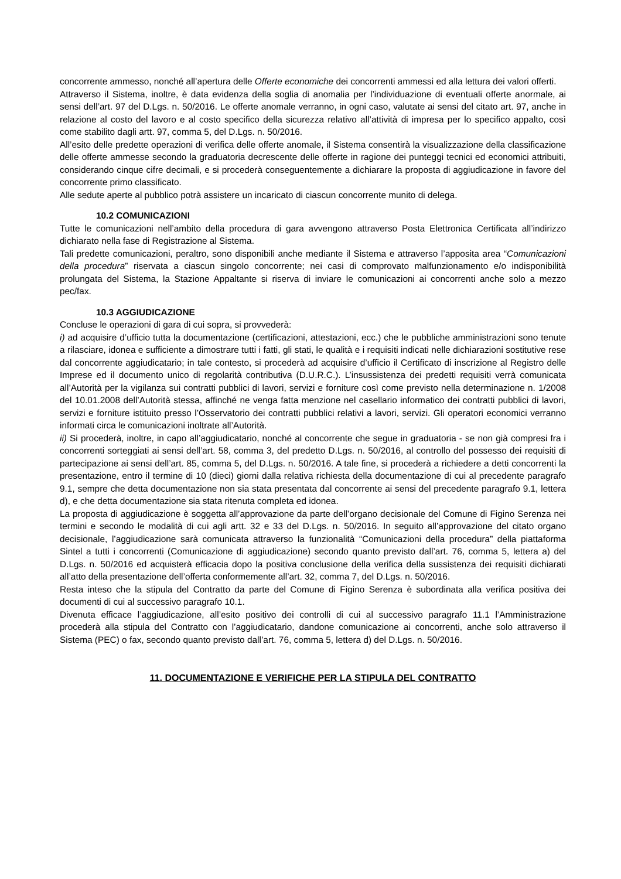concorrente ammesso, nonché all’apertura delle Offerte economiche dei concorrenti ammessi ed alla lettura dei valori offerti.
Attraverso il Sistema, inoltre, è data evidenza della soglia di anomalia per l’individuazione di eventuali offerte anormale, ai sensi dell’art. 97 del D.Lgs. n. 50/2016. Le offerte anomale verranno, in ogni caso, valutate ai sensi del citato art. 97, anche in relazione al costo del lavoro e al costo specifico della sicurezza relativo all’attività di impresa per lo specifico appalto, così come stabilito dagli artt. 97, comma 5, del D.Lgs. n. 50/2016.
All’esito delle predette operazioni di verifica delle offerte anomale, il Sistema consentirà la visualizzazione della classificazione delle offerte ammesse secondo la graduatoria decrescente delle offerte in ragione dei punteggi tecnici ed economici attribuiti, considerando cinque cifre decimali, e si procederà conseguentemente a dichiarare la proposta di aggiudicazione in favore del concorrente primo classificato.
Alle sedute aperte al pubblico potrà assistere un incaricato di ciascun concorrente munito di delega.
10.2 COMUNICAZIONI
Tutte le comunicazioni nell’ambito della procedura di gara avvengono attraverso Posta Elettronica Certificata all’indirizzo dichiarato nella fase di Registrazione al Sistema.
Tali predette comunicazioni, peraltro, sono disponibili anche mediante il Sistema e attraverso l’apposita area “Comunicazioni della procedura” riservata a ciascun singolo concorrente; nei casi di comprovato malfunzionamento e/o indisponibilità prolungata del Sistema, la Stazione Appaltante si riserva di inviare le comunicazioni ai concorrenti anche solo a mezzo pec/fax.
10.3 AGGIUDICAZIONE
Concluse le operazioni di gara di cui sopra, si provvederà:
i) ad acquisire d’ufficio tutta la documentazione (certificazioni, attestazioni, ecc.) che le pubbliche amministrazioni sono tenute a rilasciare, idonea e sufficiente a dimostrare tutti i fatti, gli stati, le qualità e i requisiti indicati nelle dichiarazioni sostitutive rese dal concorrente aggiudicatario; in tale contesto, si procederà ad acquisire d’ufficio il Certificato di inscrizione al Registro delle Imprese ed il documento unico di regolarità contributiva (D.U.R.C.). L’insussistenza dei predetti requisiti verrà comunicata all’Autorità per la vigilanza sui contratti pubblici di lavori, servizi e forniture così come previsto nella determinazione n. 1/2008 del 10.01.2008 dell’Autorità stessa, affinché ne venga fatta menzione nel casellario informatico dei contratti pubblici di lavori, servizi e forniture istituito presso l’Osservatorio dei contratti pubblici relativi a lavori, servizi. Gli operatori economici verranno informati circa le comunicazioni inoltrate all’Autorità.
ii) Si procederà, inoltre, in capo all’aggiudicatario, nonché al concorrente che segue in graduatoria - se non già compresi fra i concorrenti sorteggiati ai sensi dell’art. 58, comma 3, del predetto D.Lgs. n. 50/2016, al controllo del possesso dei requisiti di partecipazione ai sensi dell’art. 85, comma 5, del D.Lgs. n. 50/2016. A tale fine, si procederà a richiedere a detti concorrenti la presentazione, entro il termine di 10 (dieci) giorni dalla relativa richiesta della documentazione di cui al precedente paragrafo 9.1, sempre che detta documentazione non sia stata presentata dal concorrente ai sensi del precedente paragrafo 9.1, lettera d), e che detta documentazione sia stata ritenuta completa ed idonea.
La proposta di aggiudicazione è soggetta all’approvazione da parte dell’organo decisionale del Comune di Figino Serenza nei termini e secondo le modalità di cui agli artt. 32 e 33 del D.Lgs. n. 50/2016. In seguito all’approvazione del citato organo decisionale, l’aggiudicazione sarà comunicata attraverso la funzionalità “Comunicazioni della procedura” della piattaforma Sintel a tutti i concorrenti (Comunicazione di aggiudicazione) secondo quanto previsto dall’art. 76, comma 5, lettera a) del D.Lgs. n. 50/2016 ed acquisterà efficacia dopo la positiva conclusione della verifica della sussistenza dei requisiti dichiarati all’atto della presentazione dell’offerta conformemente all’art. 32, comma 7, del D.Lgs. n. 50/2016.
Resta inteso che la stipula del Contratto da parte del Comune di Figino Serenza è subordinata alla verifica positiva dei documenti di cui al successivo paragrafo 10.1.
Divenuta efficace l’aggiudicazione, all’esito positivo dei controlli di cui al successivo paragrafo 11.1 l’Amministrazione procederà alla stipula del Contratto con l’aggiudicatario, dandone comunicazione ai concorrenti, anche solo attraverso il Sistema (PEC) o fax, secondo quanto previsto dall’art. 76, comma 5, lettera d) del D.Lgs. n. 50/2016.
11. DOCUMENTAZIONE E VERIFICHE PER LA STIPULA DEL CONTRATTO